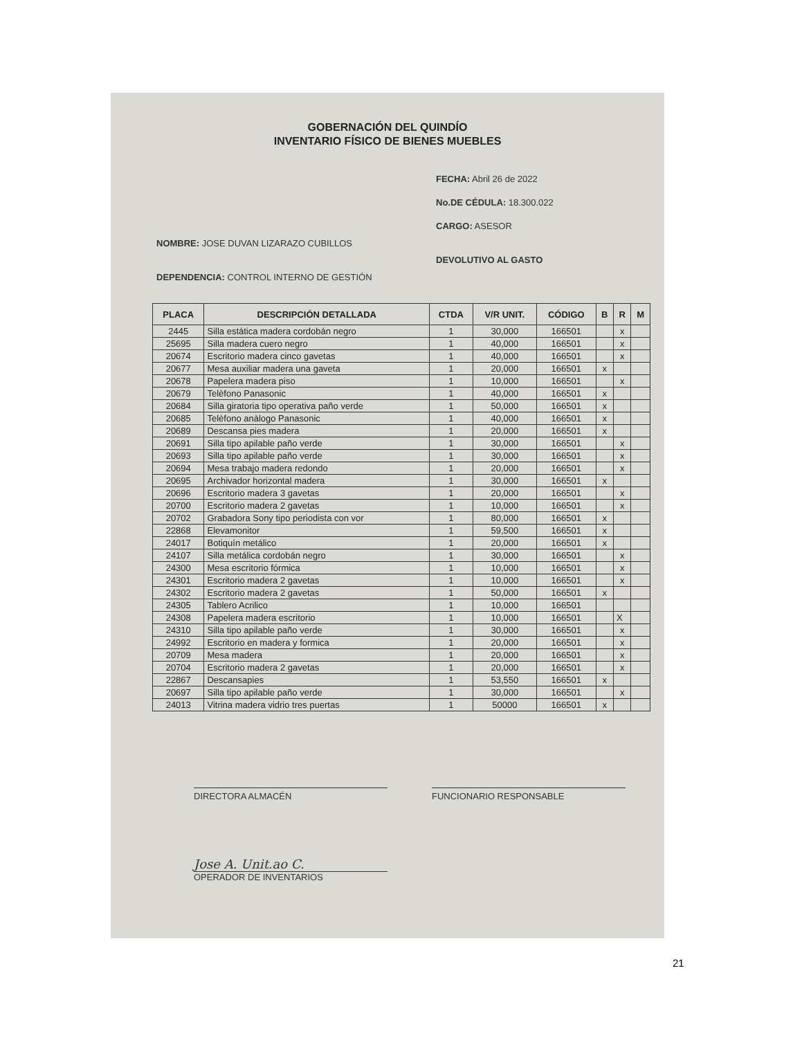GOBERNACIÓN DEL QUINDÍO
INVENTARIO FÍSICO DE BIENES MUEBLES
FECHA: Abril 26 de 2022
No.DE CÉDULA: 18.300.022
CARGO: ASESOR
NOMBRE: JOSE DUVAN LIZARAZO CUBILLOS
DEVOLUTIVO AL GASTO
DEPENDENCIA: CONTROL INTERNO DE GESTIÓN
| PLACA | DESCRIPCIÓN DETALLADA | CTDA | V/R UNIT. | CÓDIGO | B | R | M |
| --- | --- | --- | --- | --- | --- | --- | --- |
| 2445 | Silla estática madera cordobán negro | 1 | 30,000 | 166501 | | x | |
| 25695 | Silla madera cuero negro | 1 | 40,000 | 166501 | | x | |
| 20674 | Escritorio madera cinco gavetas | 1 | 40,000 | 166501 | | x | |
| 20677 | Mesa auxiliar madera una gaveta | 1 | 20,000 | 166501 | x | | |
| 20678 | Papelera madera piso | 1 | 10,000 | 166501 | | x | |
| 20679 | Telèfono Panasonic | 1 | 40,000 | 166501 | x | | |
| 20684 | Silla giratoria tipo operativa paño verde | 1 | 50,000 | 166501 | x | | |
| 20685 | Telèfono anàlogo Panasonic | 1 | 40,000 | 166501 | x | | |
| 20689 | Descansa pies madera | 1 | 20,000 | 166501 | x | | |
| 20691 | Silla tipo apilable paño verde | 1 | 30,000 | 166501 | | x | |
| 20693 | Silla tipo apilable paño verde | 1 | 30,000 | 166501 | | x | |
| 20694 | Mesa trabajo madera redondo | 1 | 20,000 | 166501 | | x | |
| 20695 | Archivador horizontal madera | 1 | 30,000 | 166501 | x | | |
| 20696 | Escritorio madera 3 gavetas | 1 | 20,000 | 166501 | | x | |
| 20700 | Escritorio madera 2 gavetas | 1 | 10,000 | 166501 | | x | |
| 20702 | Grabadora Sony tipo periodista con vor | 1 | 80,000 | 166501 | x | | |
| 22868 | Elevamonitor | 1 | 59,500 | 166501 | x | | |
| 24017 | Botiquín metálico | 1 | 20,000 | 166501 | x | | |
| 24107 | Silla metálica cordobán negro | 1 | 30,000 | 166501 | | x | |
| 24300 | Mesa escritorio fórmica | 1 | 10,000 | 166501 | | x | |
| 24301 | Escritorio madera 2 gavetas | 1 | 10,000 | 166501 | | x | |
| 24302 | Escritorio madera 2 gavetas | 1 | 50,000 | 166501 | x | | |
| 24305 | Tablero Acrilico | 1 | 10,000 | 166501 | | | |
| 24308 | Papelera madera escritorio | 1 | 10,000 | 166501 | | X | |
| 24310 | Silla tipo apilable paño verde | 1 | 30,000 | 166501 | | x | |
| 24992 | Escritorio en madera y formica | 1 | 20,000 | 166501 | | x | |
| 20709 | Mesa madera | 1 | 20,000 | 166501 | | x | |
| 20704 | Escritorio madera 2 gavetas | 1 | 20,000 | 166501 | | x | |
| 22867 | Descansapies | 1 | 53,550 | 166501 | x | | |
| 20697 | Silla tipo apilable paño verde | 1 | 30,000 | 166501 | | x | |
| 24013 | Vitrina madera vidrio tres puertas | 1 | 50000 | 166501 | x | | |
DIRECTORA ALMACÉN FUNCIONARIO RESPONSABLE
Jose A. Unit.ao C.
OPERADOR DE INVENTARIOS
21